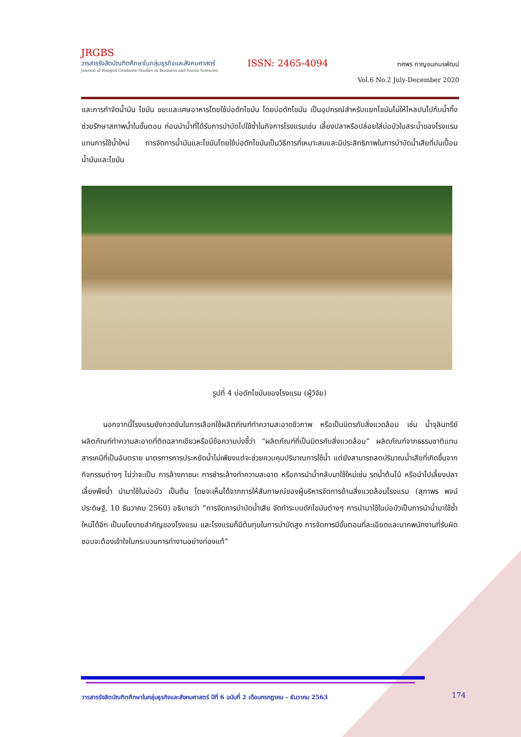JRGBS
วารสารรังสิตบัณฑิตศึกษาในกลุ่มธุรกิจและสังคมศาสตร์
Journal of Rangsit Graduate Studies in Business and Social Sciences
ISSN: 2465-4094
ทศพร กาญจนภมรพัฒน์
Vol.6 No.2 July-December 2020
และการกำจัดน้ำมัน ไขมัน ขยะและเศษอาหารโดยใช้บ่อดักไขมัน โดยบ่อดักไขมัน เป็นอุปกรณ์สำหรับแยกไขมันไม่ให้ไหลปนไปกับน้ำทิ้งช่วยรักษาสภาพน้ำในขั้นตอน ก่อนนำน้ำที่ได้รับการบำบัดไปใช้ซ้ำในกิจการโรงแรมเช่น เลี้ยงปลาหรือปล่อยใส่บ่อบัวในสระน้ำของโรงแรมแทนการใช้น้ำใหม่ การจัดการน้ำมันและไขมันโดยใช้บ่อดักไขมันเป็นวิธีการที่เหมาะสมและมีประสิทธิภาพในการบำบัดน้ำเสียที่ปนเปื้อนน้ำมันและไขมัน
รูปที่ 4 บ่อดักไขมันของโรงแรม (ผู้วิจัย)
นอกจากนี้โรงแรมยังกวดขันในการเลือกใช้ผลิตภัณฑ์ทำความสะอาดชีวภาพ หรือเป็นมิตรกับสิ่งแวดล้อม เช่น น้ำจุลินทรีย์ ผลิตภัณฑ์ทำความสะอาดที่ติดฉลากเขียวหรือมีข้อความบ่งชี้ว่า “ผลิตภัณฑ์ที่เป็นมิตรกับสิ่งแวดล้อม” ผลิตภัณฑ์จากธรรมชาติแทนสารเคมีที่เป็นอันตราย มาตรการการประหยัดน้ำไม่เพียงแต่จะช่วยควบคุมปริมาณการใช้น้ำ แต่ยังสามารถลดปริมาณน้ำเสียที่เกิดขึ้นจากกิจกรรมต่างๆ ไม่ว่าจะเป็น การล้างภาชนะ การชำระล้างทำความสะอาด หรือการนำน้ำกลับมาใช้ใหม่เช่น รดน้ำต้นไม้ หรือนำไปเลี้ยงปลา เลี้ยงพืชน้ำ นำมาใช้ในบ่อบัว เป็นต้น โดยจะเห็นได้จากการให้สัมภาษณ์ของผู้บริหารจัดการด้านสิ่งแวดล้อมโรงแรม (สุภาพร พจน์ประดิษฐ์, 10 ธันวาคม 2560) อธิบายว่า “การจัดการบำบัดน้ำเสีย จัดทำระบบดักไขมันต่างๆ การนำมาใช้ในบ่อบัวเป็นการนำน้ำมาใช้ซ้ำใหม่ได้อีก เป็นนโยบายสำคัญของโรงแรม และโรงแรมก็มีต้นทุนในการบำบัดสูง การจัดการมีขั้นตอนที่ละเอียดและมากพนักงานที่รับผิดชอบจะต้องเข้าใจในกระบวนการทำงานอย่างท่องแท้”
วารสารรังสิตบัณฑิตศึกษาในกลุ่มธุรกิจและสังคมศาสตร์ ปีที่ 6 ฉบับที่ 2 เดือนกรกฎาคม – ธันวาคม 2563
174